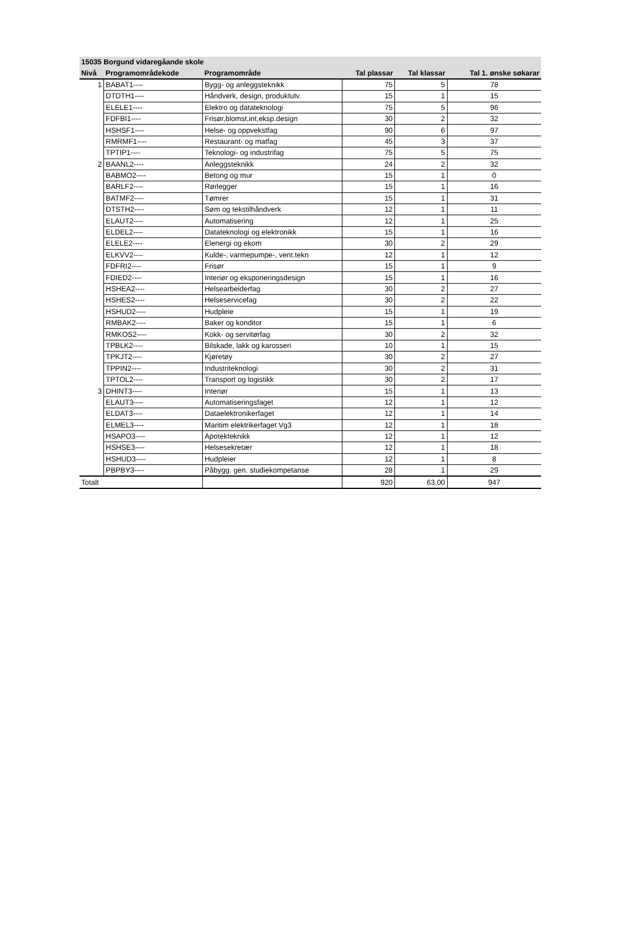| 15035 Borgund vidaregåande skole | | | | | |
| --- | --- | --- | --- | --- | --- |
| Nivå | Programområdekode | Programområde | Tal plassar | Tal klassar | Tal 1. ønske søkarar |
| 1 | BABAT1---- | Bygg- og anleggsteknikk | 75 | 5 | 78 |
| | DTDTH1---- | Håndverk, design, produktutv. | 15 | 1 | 15 |
| | ELELE1---- | Elektro og datateknologi | 75 | 5 | 96 |
| | FDFBI1---- | Frisør,blomst,int,eksp.design | 30 | 2 | 32 |
| | HSHSF1---- | Helse- og oppvekstfag | 90 | 6 | 97 |
| | RMRMF1---- | Restaurant- og matfag | 45 | 3 | 37 |
| | TPTIP1---- | Teknologi- og industrifag | 75 | 5 | 75 |
| 2 | BAANL2---- | Anleggsteknikk | 24 | 2 | 32 |
| | BABMO2---- | Betong og mur | 15 | 1 | 0 |
| | BARLF2---- | Rørlegger | 15 | 1 | 16 |
| | BATMF2---- | Tømrer | 15 | 1 | 31 |
| | DTSTH2---- | Søm og tekstilhåndverk | 12 | 1 | 11 |
| | ELAUT2---- | Automatisering | 12 | 1 | 25 |
| | ELDEL2---- | Datateknologi og elektronikk | 15 | 1 | 16 |
| | ELELE2---- | Elenergi og ekom | 30 | 2 | 29 |
| | ELKVV2---- | Kulde-, varmepumpe-, vent.tekn | 12 | 1 | 12 |
| | FDFRI2---- | Frisør | 15 | 1 | 9 |
| | FDIED2---- | Interiør og eksponeringsdesign | 15 | 1 | 16 |
| | HSHEA2---- | Helsearbeiderfag | 30 | 2 | 27 |
| | HSHES2---- | Helseservicefag | 30 | 2 | 22 |
| | HSHUD2---- | Hudpleie | 15 | 1 | 19 |
| | RMBAK2---- | Baker og konditor | 15 | 1 | 6 |
| | RMKOS2---- | Kokk- og servitørfag | 30 | 2 | 32 |
| | TPBLK2---- | Bilskade, lakk og karosseri | 10 | 1 | 15 |
| | TPKJT2---- | Kjøretøy | 30 | 2 | 27 |
| | TPPIN2---- | Industriteknologi | 30 | 2 | 31 |
| | TPTOL2---- | Transport og logistikk | 30 | 2 | 17 |
| 3 | DHINT3---- | Interiør | 15 | 1 | 13 |
| | ELAUT3---- | Automatiseringsfaget | 12 | 1 | 12 |
| | ELDAT3---- | Dataelektronikerfaget | 12 | 1 | 14 |
| | ELMEL3---- | Maritim elektrikerfaget Vg3 | 12 | 1 | 18 |
| | HSAPO3---- | Apotekteknikk | 12 | 1 | 12 |
| | HSHSE3---- | Helsesekretær | 12 | 1 | 18 |
| | HSHUD3---- | Hudpleier | 12 | 1 | 8 |
| | PBPBY3---- | Påbygg. gen. studiekompetanse | 28 | 1 | 29 |
| Totalt | | | 920 | 63,00 | 947 |